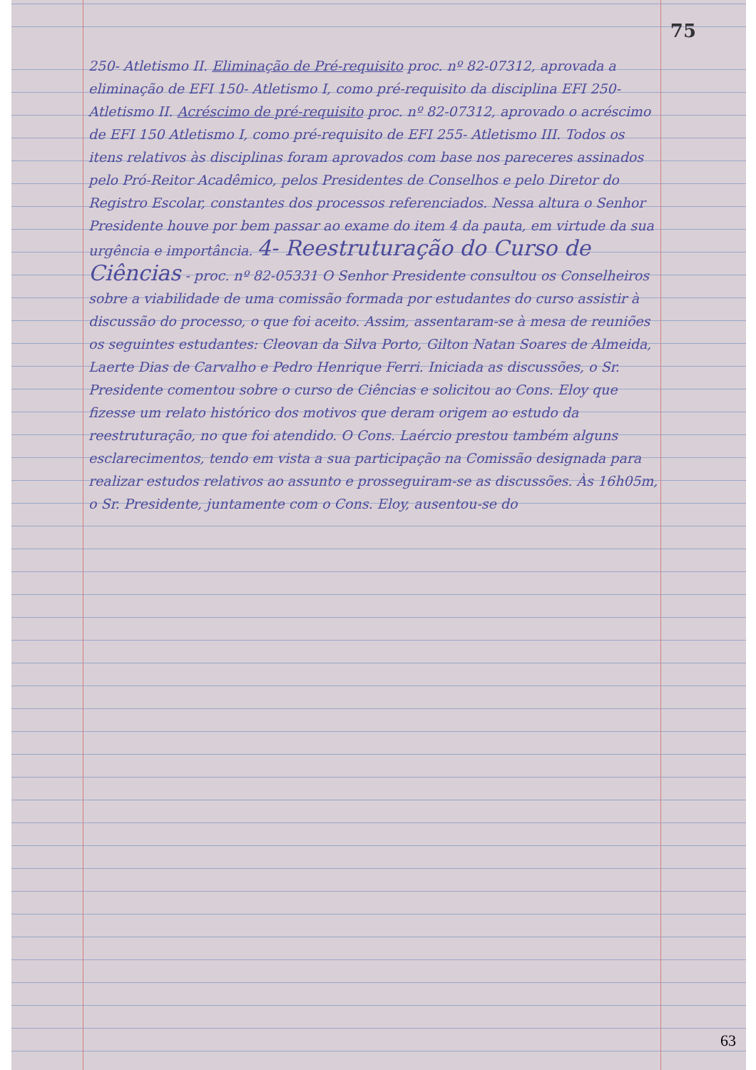75
250- Atletismo II. Eliminação de Pré-requisito proc. nº 82-07312, aprovada a eliminação de EFI 150- Atletismo I, como pré-requisito da disciplina EFI 250- Atletismo II. Acréscimo de pré-requisito proc. nº 82-07312, aprovado o acréscimo de EFI 150 Atletismo I, como pré-requisito de EFI 255- Atletismo III. Todos os itens relativos às disciplinas foram aprovados com base nos pareceres assinados pelo Pró-Reitor Acadêmico, pelos Presidentes de Conselhos e pelo Diretor do Registro Escolar, constantes dos processos referenciados. Nessa altura o Senhor Presidente houve por bem passar ao exame do item 4 da pauta, em virtude da sua urgência e importância. 4- Reestruturação do Curso de Ciências - proc. nº 82-05331 O Senhor Presidente consultou os Conselheiros sobre a viabilidade de uma comissão formada por estudantes do curso assistir à discussão do processo, o que foi aceito. Assim, assentaram-se à mesa de reuniões os seguintes estudantes: Cleovan da Silva Porto, Gilton Natan Soares de Almeida, Laerte Dias de Carvalho e Pedro Henrique Ferri. Iniciada as discussões, o Sr. Presidente comentou sobre o curso de Ciências e solicitou ao Cons. Eloy que fizesse um relato histórico dos motivos que deram origem ao estudo da reestruturação, no que foi atendido. O Cons. Laércio prestou também alguns esclarecimentos, tendo em vista a sua participação na Comissão designada para realizar estudos relativos ao assunto e prosseguiram-se as discussões. Às 16h05m, o Sr. Presidente, juntamente com o Cons. Eloy, ausentou-se do
63